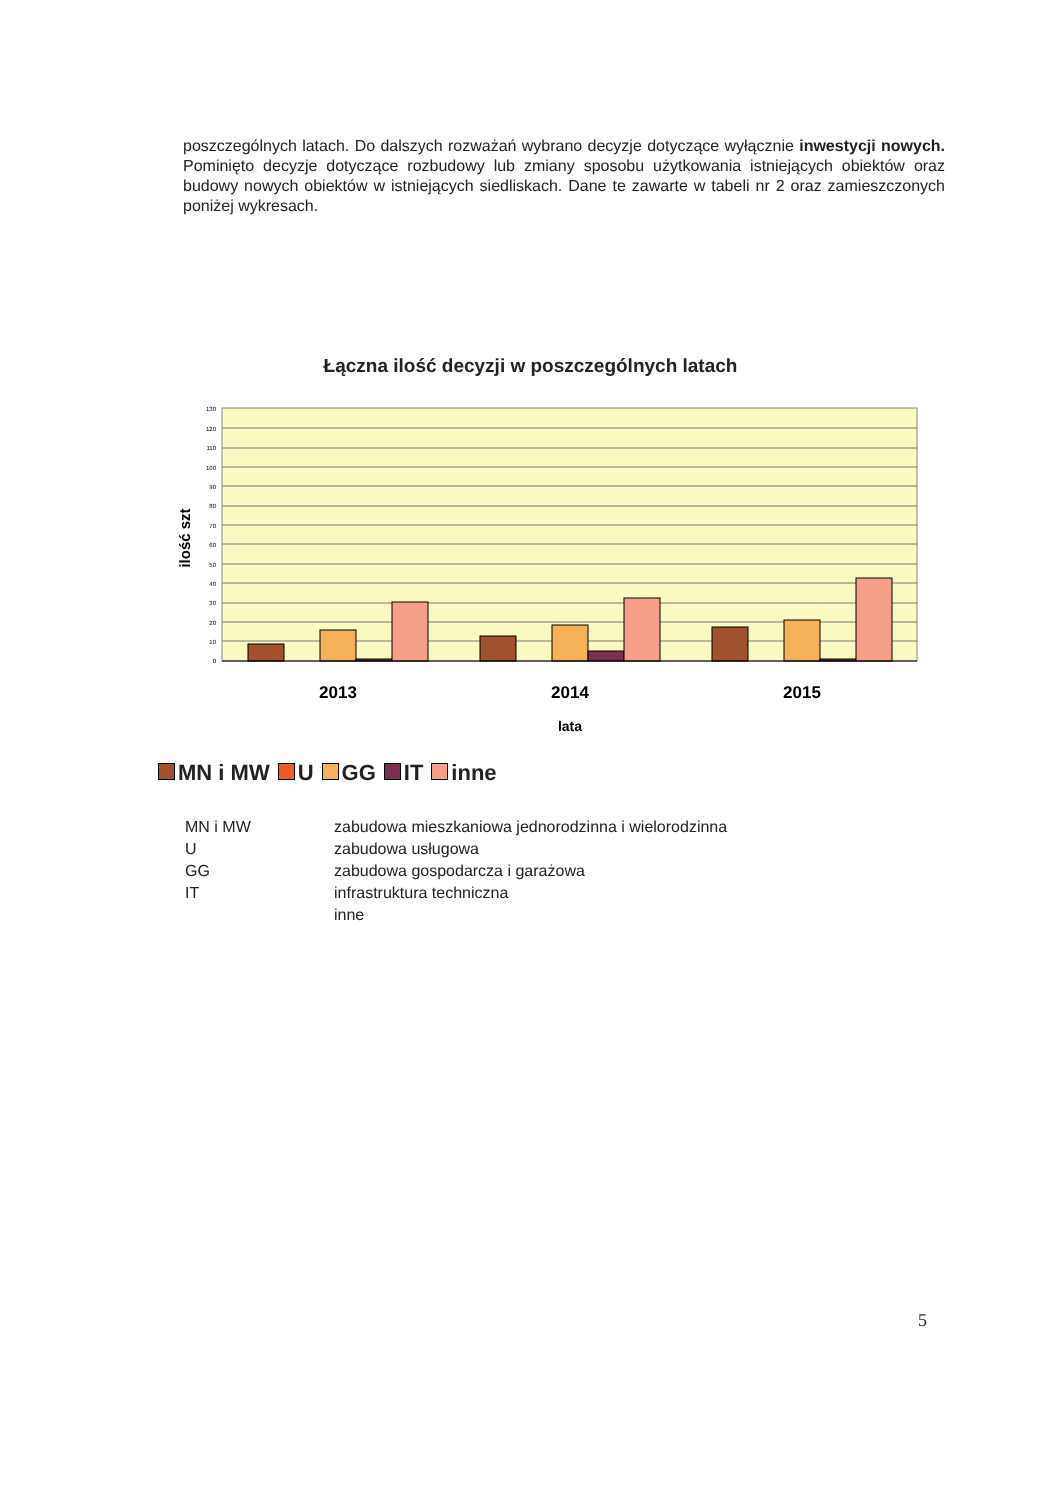poszczególnych latach. Do dalszych rozważań wybrano decyzje dotyczące wyłącznie inwestycji nowych. Pominięto decyzje dotyczące rozbudowy lub zmiany sposobu użytkowania istniejących obiektów oraz budowy nowych obiektów w istniejących siedliskach. Dane te zawarte w tabeli nr 2 oraz zamieszczonych poniżej wykresach.
Łączna ilość decyzji w poszczególnych latach
130
120
110
100
90
80
70
60
50
40
30
20
10
0
ilość szt
2013
2014
2015
lata
MN i MW U GG IT inne
| MN i MW | zabudowa mieszkaniowa jednorodzinna i wielorodzinna |
| U | zabudowa usługowa |
| GG | zabudowa gospodarcza i garażowa |
| IT | infrastruktura techniczna |
| | inne |
5